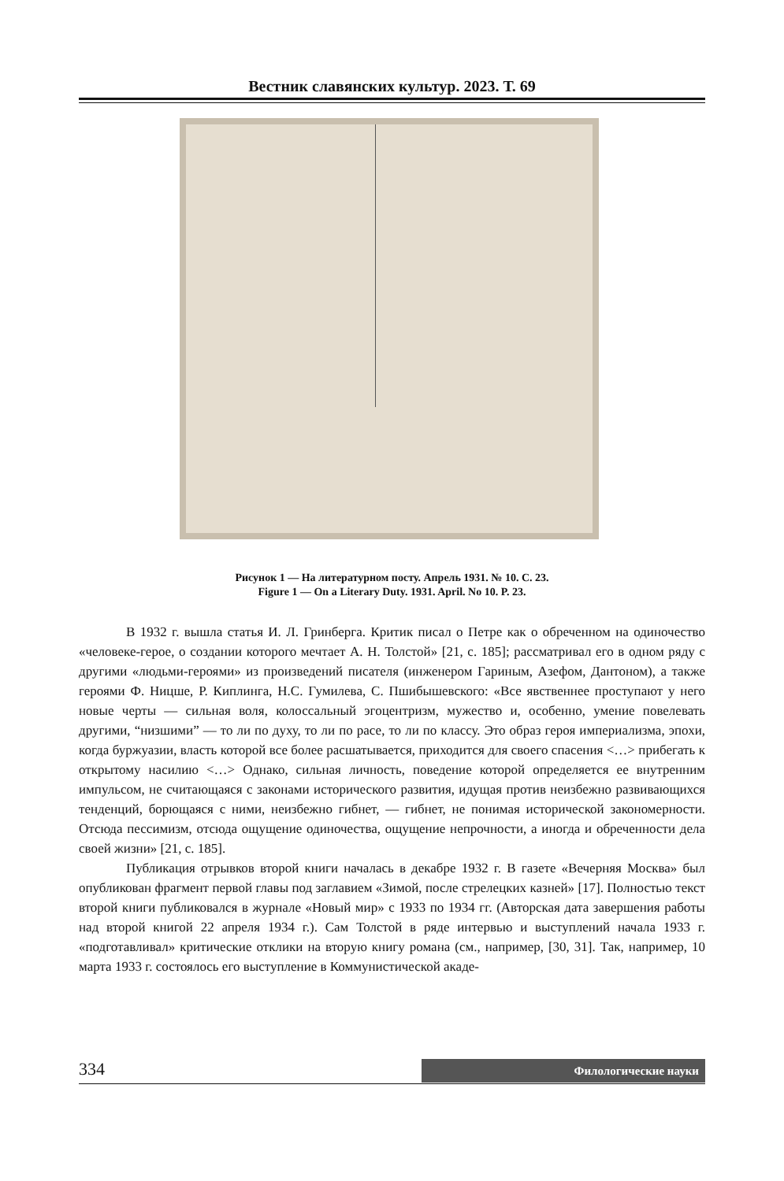Вестник славянских культур. 2023. Т. 69
Рисунок 1 — На литературном посту. Апрель 1931. № 10. С. 23.
Figure 1 — On a Literary Duty. 1931. April. No 10. P. 23.
В 1932 г. вышла статья И. Л. Гринберга. Критик писал о Петре как о обреченном на одиночество «человеке-герое, о создании которого мечтает А. Н. Толстой» [21, с. 185]; рассматривал его в одном ряду с другими «людьми-героями» из произведений писателя (инженером Гариным, Азефом, Дантоном), а также героями Ф. Ницше, Р. Киплинга, Н.С. Гумилева, С. Пшибышевского: «Все явственнее проступают у него новые черты — сильная воля, колоссальный эгоцентризм, мужество и, особенно, умение повелевать другими, “низшими” — то ли по духу, то ли по расе, то ли по классу. Это образ героя империализма, эпохи, когда буржуазии, власть которой все более расшатывается, приходится для своего спасения <…> прибегать к открытому насилию <…> Однако, сильная личность, поведение которой определяется ее внутренним импульсом, не считающаяся с законами исторического развития, идущая против неизбежно развивающихся тенденций, борющаяся с ними, неизбежно гибнет, — гибнет, не понимая исторической закономерности. Отсюда пессимизм, отсюда ощущение одиночества, ощущение непрочности, а иногда и обреченности дела своей жизни» [21, с. 185].
Публикация отрывков второй книги началась в декабре 1932 г. В газете «Вечерняя Москва» был опубликован фрагмент первой главы под заглавием «Зимой, после стрелецких казней» [17]. Полностью текст второй книги публиковался в журнале «Новый мир» с 1933 по 1934 гг. (Авторская дата завершения работы над второй книгой 22 апреля 1934 г.). Сам Толстой в ряде интервью и выступлений начала 1933 г. «подготавливал» критические отклики на вторую книгу романа (см., например, [30, 31]. Так, например, 10 марта 1933 г. состоялось его выступление в Коммунистической акаде-
334
Филологические науки